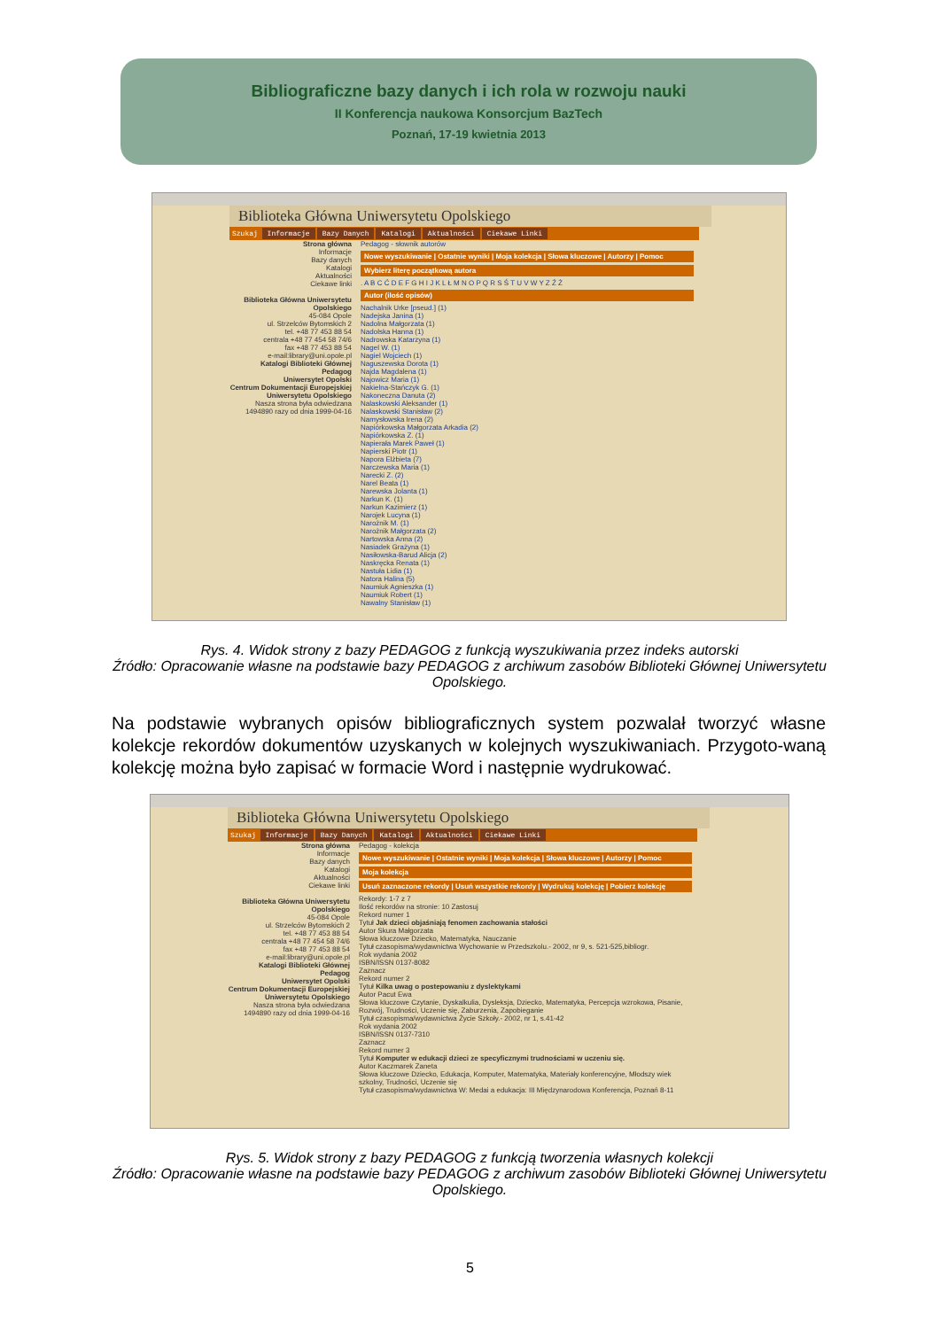Bibliograficzne bazy danych i ich rola w rozwoju nauki
II Konferencja naukowa Konsorcjum BazTech
Poznań, 17-19 kwietnia 2013
Biblioteka Główna Uniwersytetu Opolskiego
Szukaj Informacje Bazy Danych Katalogi Aktualności Ciekawe Linki
Strona główna
Informacje
Bazy danych
Katalogi
Aktualności
Ciekawe linki
Biblioteka Główna Uniwersytetu Opolskiego
45-084 Opole
ul. Strzelców Bytomskich 2
tel. +48 77 453 88 54
centrala +48 77 454 58 74/6
fax +48 77 453 88 54
e-mail:library@uni.opole.pl
Katalogi Biblioteki Głównej
Pedagog
Uniwersytet Opolski
Centrum Dokumentacji Europejskiej Uniwersytetu Opolskiego
Nasza strona była odwiedzana 1494890 razy od dnia 1999-04-16
Pedagog - słownik autorów
Nowe wyszukiwanie | Ostatnie wyniki | Moja kolekcja | Słowa kluczowe | Autorzy | Pomoc
Wybierz literę początkową autora
. A B C Ć D E F G H I J K L Ł M N O P Q R S Ś T U V W Y Z Ź Ż
Autor (ilość opisów)
Nachalnik Urke [pseud.] (1)
Nadejska Janina (1)
Nadolna Małgorzata (1)
Nadolska Hanna (1)
Nadrowska Katarzyna (1)
Nagel W. (1)
Nagiel Wojciech (1)
Naguszewska Dorota (1)
Najda Magdalena (1)
Najowicz Maria (1)
Nakielna-Stańczyk G. (1)
Nakoneczna Danuta (2)
Nalaskowski Aleksander (1)
Nalaskowski Stanisław (2)
Namysłowska Irena (2)
Napiórkowska Małgorzata Arkadia (2)
Napiórkowska Z. (1)
Napierała Marek Paweł (1)
Napierski Piotr (1)
Napora Elżbieta (7)
Narczewska Maria (1)
Narecki Z. (2)
Narel Beata (1)
Narewska Jolanta (1)
Narkun K. (1)
Narkun Kazimierz (1)
Narojek Lucyna (1)
Narożnik M. (1)
Narożnik Małgorzata (2)
Nartowska Anna (2)
Nasiadek Grażyna (1)
Nasiłowska-Barud Alicja (2)
Naskręcka Renata (1)
Nastuła Lidia (1)
Natora Halina (5)
Naumiuk Agnieszka (1)
Naumiuk Robert (1)
Nawalny Stanisław (1)
Rys. 4. Widok strony z bazy PEDAGOG z funkcją wyszukiwania przez indeks autorski
Źródło: Opracowanie własne na podstawie bazy PEDAGOG z archiwum zasobów Biblioteki Głównej Uniwersytetu Opolskiego.
Na podstawie wybranych opisów bibliograficznych system pozwalał tworzyć własne kolekcje rekordów dokumentów uzyskanych w kolejnych wyszukiwaniach. Przygoto-waną kolekcję można było zapisać w formacie Word i następnie wydrukować.
Biblioteka Główna Uniwersytetu Opolskiego
Szukaj Informacje Bazy Danych Katalogi Aktualności Ciekawe Linki
Strona główna
Informacje
Bazy danych
Katalogi
Aktualności
Ciekawe linki
Biblioteka Główna Uniwersytetu Opolskiego
45-084 Opole
ul. Strzelców Bytomskich 2
tel. +48 77 453 88 54
centrala +48 77 454 58 74/6
fax +48 77 453 88 54
e-mail:library@uni.opole.pl
Katalogi Biblioteki Głównej
Pedagog
Uniwersytet Opolski
Centrum Dokumentacji Europejskiej Uniwersytetu Opolskiego
Nasza strona była odwiedzana 1494890 razy od dnia 1999-04-16
Pedagog - kolekcja
Nowe wyszukiwanie | Ostatnie wyniki | Moja kolekcja | Słowa kluczowe | Autorzy | Pomoc
Moja kolekcja
Usuń zaznaczone rekordy | Usuń wszystkie rekordy | Wydrukuj kolekcję | Pobierz kolekcję
Rekordy: 1-7 z 7
Ilość rekordów na stronie: 10 Zastosuj
Rekord numer 1
Tytuł Jak dzieci objaśniają fenomen zachowania stałości
Autor Skura Małgorzata
Słowa kluczowe Dziecko, Matematyka, Nauczanie
Tytuł czasopisma/wydawnictwa Wychowanie w Przedszkolu.- 2002, nr 9, s. 521-525,bibliogr.
Rok wydania 2002
ISBN/ISSN 0137-8082
Zaznacz
Rekord numer 2
Tytuł Kilka uwag o postepowaniu z dyslektykami
Autor Pacut Ewa
Słowa kluczowe Czytanie, Dyskalkulia, Dysleksja, Dziecko, Matematyka, Percepcja wzrokowa, Pisanie, Rozwój, Trudności, Uczenie się, Zaburzenia, Zapobieganie
Tytuł czasopisma/wydawnictwa Życie Szkoły.- 2002, nr 1, s.41-42
Rok wydania 2002
ISBN/ISSN 0137-7310
Zaznacz
Rekord numer 3
Tytuł Komputer w edukacji dzieci ze specyficznymi trudnościami w uczeniu się.
Autor Kaczmarek Zaneta
Słowa kluczowe Dziecko, Edukacja, Komputer, Matematyka, Materiały konferencyjne, Młodszy wiek szkolny, Trudności, Uczenie się
Tytuł czasopisma/wydawnictwa W: Medai a edukacja: III Międzynarodowa Konferencja, Poznań 8-11
Rys. 5. Widok strony z bazy PEDAGOG z funkcją tworzenia własnych kolekcji
Źródło: Opracowanie własne na podstawie bazy PEDAGOG z archiwum zasobów Biblioteki Głównej Uniwersytetu Opolskiego.
5